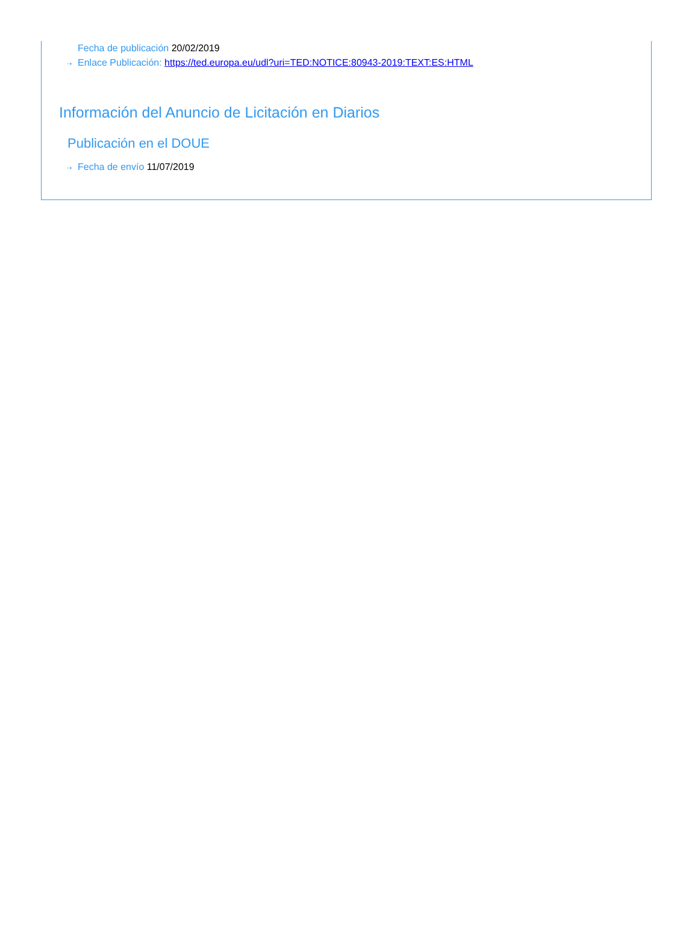Fecha de publicación 20/02/2019
⇢ Enlace Publicación: https://ted.europa.eu/udl?uri=TED:NOTICE:80943-2019:TEXT:ES:HTML
Información del Anuncio de Licitación en Diarios
Publicación en el DOUE
⇢ Fecha de envío 11/07/2019